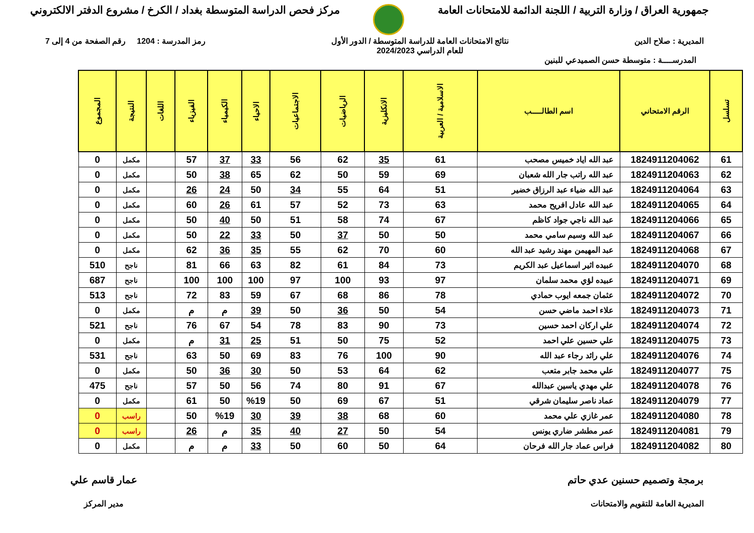جمهورية العراق / وزارة التربية / اللجنة الدائمة للامتحانات العامة
مركز فحص الدراسة المتوسطة بغداد / الكرخ / مشروع الدفتر الالكتروني
المديرية : صلاح الدين نتائج الامتحانات العامة للدراسة المتوسطة / الدور الأول
للعام الدراسي 2024/2023
رمز المدرسة : 1204 رقم الصفحة من 4 إلى 7
المدرســــة : متوسطة حسن الصميدعي للبنين
| تسلسل | الرقم الامتحاني | اسم الطالـــــب | الاسلامية / العربية | الانكليزية | الرياضيات | الاجتماعيات | الاحياء | الكيمياء | الفيزياء | اللغات | النتيجة | المجموع |
| --- | --- | --- | --- | --- | --- | --- | --- | --- | --- | --- | --- | --- |
| 61 | 1824911204062 | عبد الله اياد خميس مصحب | 61 | 35 | 62 | 56 | 33 | 37 | 57 | | مكمل | 0 |
| 62 | 1824911204063 | عبد الله راتب جار الله شعبان | 69 | 59 | 50 | 62 | 65 | 38 | 50 | | مكمل | 0 |
| 63 | 1824911204064 | عبد الله ضياء عبد الرزاق خضير | 51 | 64 | 55 | 34 | 50 | 24 | 26 | | مكمل | 0 |
| 64 | 1824911204065 | عبد الله عادل افريح محمد | 63 | 73 | 52 | 57 | 61 | 26 | 60 | | مكمل | 0 |
| 65 | 1824911204066 | عبد الله ناجي جواد كاظم | 67 | 74 | 58 | 51 | 50 | 40 | 50 | | مكمل | 0 |
| 66 | 1824911204067 | عبد الله وسيم سامي محمد | 50 | 50 | 37 | 50 | 33 | 22 | 50 | | مكمل | 0 |
| 67 | 1824911204068 | عبد المهيمن مهند رشيد عبد الله | 60 | 70 | 62 | 55 | 35 | 36 | 62 | | مكمل | 0 |
| 68 | 1824911204070 | عبيده اثير اسماعيل عبد الكريم | 73 | 84 | 61 | 82 | 63 | 66 | 81 | | ناجح | 510 |
| 69 | 1824911204071 | عبيده لؤي محمد سلمان | 97 | 93 | 100 | 97 | 100 | 100 | 100 | | ناجح | 687 |
| 70 | 1824911204072 | عثمان جمعه ايوب حمادي | 78 | 86 | 68 | 67 | 59 | 83 | 72 | | ناجح | 513 |
| 71 | 1824911204073 | علاء احمد ماضي حسن | 54 | 50 | 36 | 50 | 39 | م | م | | مكمل | 0 |
| 72 | 1824911204074 | علي اركان احمد حسين | 73 | 90 | 83 | 78 | 54 | 67 | 76 | | ناجح | 521 |
| 73 | 1824911204075 | علي حسين علي احمد | 52 | 75 | 50 | 51 | 25 | 31 | م | | مكمل | 0 |
| 74 | 1824911204076 | علي رائد رجاء عبد الله | 90 | 100 | 76 | 83 | 69 | 50 | 63 | | ناجح | 531 |
| 75 | 1824911204077 | علي محمد جابر متعب | 62 | 64 | 53 | 50 | 30 | 36 | 50 | | مكمل | 0 |
| 76 | 1824911204078 | علي مهدي ياسين عبدالله | 67 | 91 | 80 | 74 | 56 | 50 | 57 | | ناجح | 475 |
| 77 | 1824911204079 | عماد ناصر سليمان شرقي | 51 | 67 | 69 | 50 | %19 | 50 | 61 | | مكمل | 0 |
| 78 | 1824911204080 | عمر غازي علي محمد | 60 | 68 | 38 | 39 | 30 | %19 | 50 | | راسب | 0 |
| 79 | 1824911204081 | عمر مطشر ضاري يونس | 54 | 50 | 27 | 40 | 35 | م | 26 | | راسب | 0 |
| 80 | 1824911204082 | فراس عماد جار الله فرحان | 64 | 50 | 60 | 50 | 33 | م | م | | مكمل | 0 |
برمجة وتصميم حسنين عدي حاتم
المديرية العامة للتقويم والامتحانات
عمار قاسم علي
مدير المركز